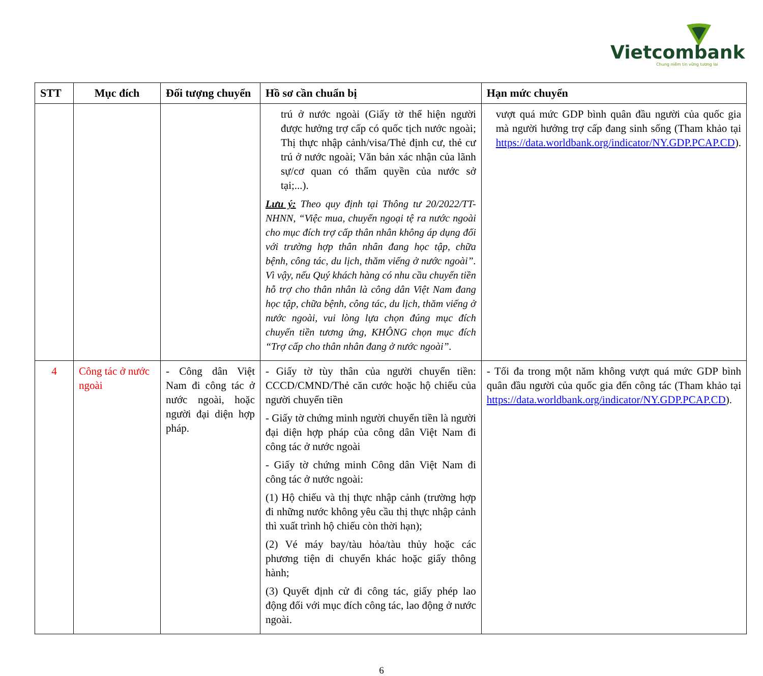Vietcombank
Chung niềm tin vững tương lai
| STT | Mục đích | Đối tượng chuyển | Hồ sơ cần chuẩn bị | Hạn mức chuyển |
| --- | --- | --- | --- | --- |
| | | | trú ở nước ngoài (Giấy tờ thể hiện người được hưởng trợ cấp có quốc tịch nước ngoài; Thị thực nhập cảnh/visa/Thẻ định cư, thẻ cư trú ở nước ngoài; Văn bản xác nhận của lãnh sự/cơ quan có thẩm quyền của nước sở tại;...). Lưu ý: Theo quy định tại Thông tư 20/2022/TT-NHNN, “Việc mua, chuyển ngoại tệ ra nước ngoài cho mục đích trợ cấp thân nhân không áp dụng đối với trường hợp thân nhân đang học tập, chữa bệnh, công tác, du lịch, thăm viếng ở nước ngoài”. Vì vậy, nếu Quý khách hàng có nhu cầu chuyển tiền hỗ trợ cho thân nhân là công dân Việt Nam đang học tập, chữa bệnh, công tác, du lịch, thăm viếng ở nước ngoài, vui lòng lựa chọn đúng mục đích chuyển tiền tương ứng, KHÔNG chọn mục đích “Trợ cấp cho thân nhân đang ở nước ngoài”. | vượt quá mức GDP bình quân đầu người của quốc gia mà người hưởng trợ cấp đang sinh sống (Tham khảo tại https://data.worldbank.org/indicator/NY.GDP.PCAP.CD ). |
| 4 | Công tác ở nước ngoài | - Công dân Việt Nam đi công tác ở nước ngoài, hoặc người đại diện hợp pháp. | - Giấy tờ tùy thân của người chuyển tiền: CCCD/CMND/Thẻ căn cước hoặc hộ chiếu của người chuyển tiền - Giấy tờ chứng minh người chuyển tiền là người đại diện hợp pháp của công dân Việt Nam đi công tác ở nước ngoài - Giấy tờ chứng minh Công dân Việt Nam đi công tác ở nước ngoài: (1) Hộ chiếu và thị thực nhập cảnh (trường hợp đi những nước không yêu cầu thị thực nhập cảnh thì xuất trình hộ chiếu còn thời hạn); (2) Vé máy bay/tàu hỏa/tàu thủy hoặc các phương tiện di chuyển khác hoặc giấy thông hành; (3) Quyết định cử đi công tác, giấy phép lao động đối với mục đích công tác, lao động ở nước ngoài. | - Tối đa trong một năm không vượt quá mức GDP bình quân đầu người của quốc gia đến công tác (Tham khảo tại https://data.worldbank.org/indicator/NY.GDP.PCAP.CD ). |
6